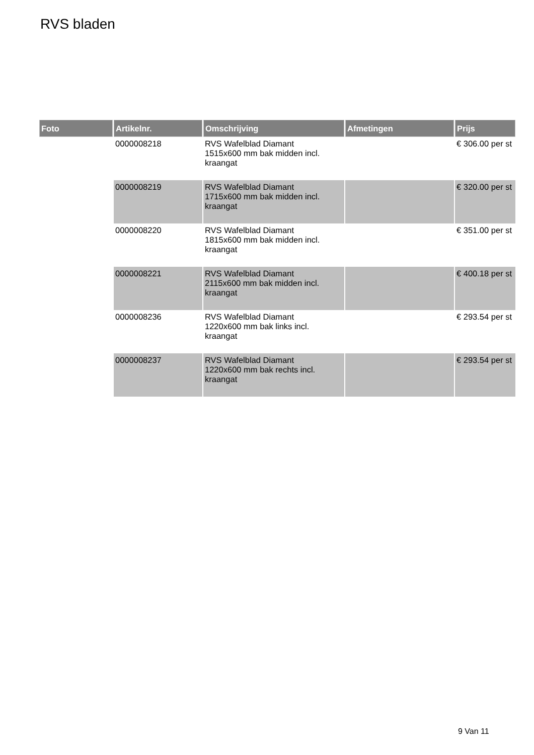RVS bladen
| Foto | Artikelnr. | Omschrijving | Afmetingen | Prijs |
| --- | --- | --- | --- | --- |
| | 0000008218 | RVS Wafelblad Diamant 1515x600 mm bak midden incl. kraangat | | € 306.00 per st |
| | 0000008219 | RVS Wafelblad Diamant 1715x600 mm bak midden incl. kraangat | | € 320.00 per st |
| | 0000008220 | RVS Wafelblad Diamant 1815x600 mm bak midden incl. kraangat | | € 351.00 per st |
| | 0000008221 | RVS Wafelblad Diamant 2115x600 mm bak midden incl. kraangat | | € 400.18 per st |
| | 0000008236 | RVS Wafelblad Diamant 1220x600 mm bak links incl. kraangat | | € 293.54 per st |
| | 0000008237 | RVS Wafelblad Diamant 1220x600 mm bak rechts incl. kraangat | | € 293.54 per st |
9 Van 11